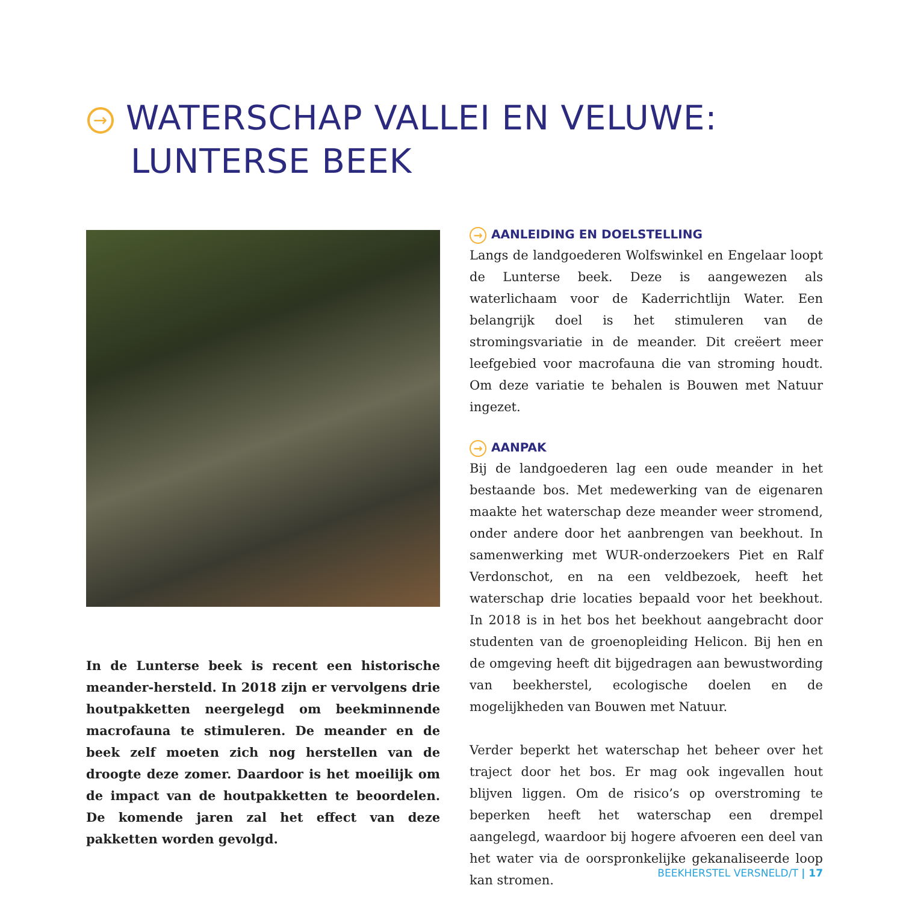→ WATERSCHAP VALLEI EN VELUWE:
LUNTERSE BEEK
In de Lunterse beek is recent een historische meander-hersteld. In 2018 zijn er vervolgens drie houtpakketten neergelegd om beekminnende macrofauna te stimuleren. De meander en de beek zelf moeten zich nog herstellen van de droogte deze zomer. Daardoor is het moeilijk om de impact van de houtpakketten te beoordelen. De komende jaren zal het effect van deze pakketten worden gevolgd.
→ AANLEIDING EN DOELSTELLING
Langs de landgoederen Wolfswinkel en Engelaar loopt de Lunterse beek. Deze is aangewezen als waterlichaam voor de Kaderrichtlijn Water. Een belangrijk doel is het stimuleren van de stromingsvariatie in de meander. Dit creëert meer leefgebied voor macrofauna die van stroming houdt. Om deze variatie te behalen is Bouwen met Natuur ingezet.
→ AANPAK
Bij de landgoederen lag een oude meander in het bestaande bos. Met medewerking van de eigenaren maakte het waterschap deze meander weer stromend, onder andere door het aanbrengen van beekhout. In samenwerking met WUR-onderzoekers Piet en Ralf Verdonschot, en na een veldbezoek, heeft het waterschap drie locaties bepaald voor het beekhout. In 2018 is in het bos het beekhout aangebracht door studenten van de groenopleiding Helicon. Bij hen en de omgeving heeft dit bijgedragen aan bewustwording van beekherstel, ecologische doelen en de mogelijkheden van Bouwen met Natuur.
Verder beperkt het waterschap het beheer over het traject door het bos. Er mag ook ingevallen hout blijven liggen. Om de risico’s op overstroming te beperken heeft het waterschap een drempel aangelegd, waardoor bij hogere afvoeren een deel van het water via de oorspronkelijke gekanaliseerde loop kan stromen.
BEEKHERSTEL VERSNELD/T | 17